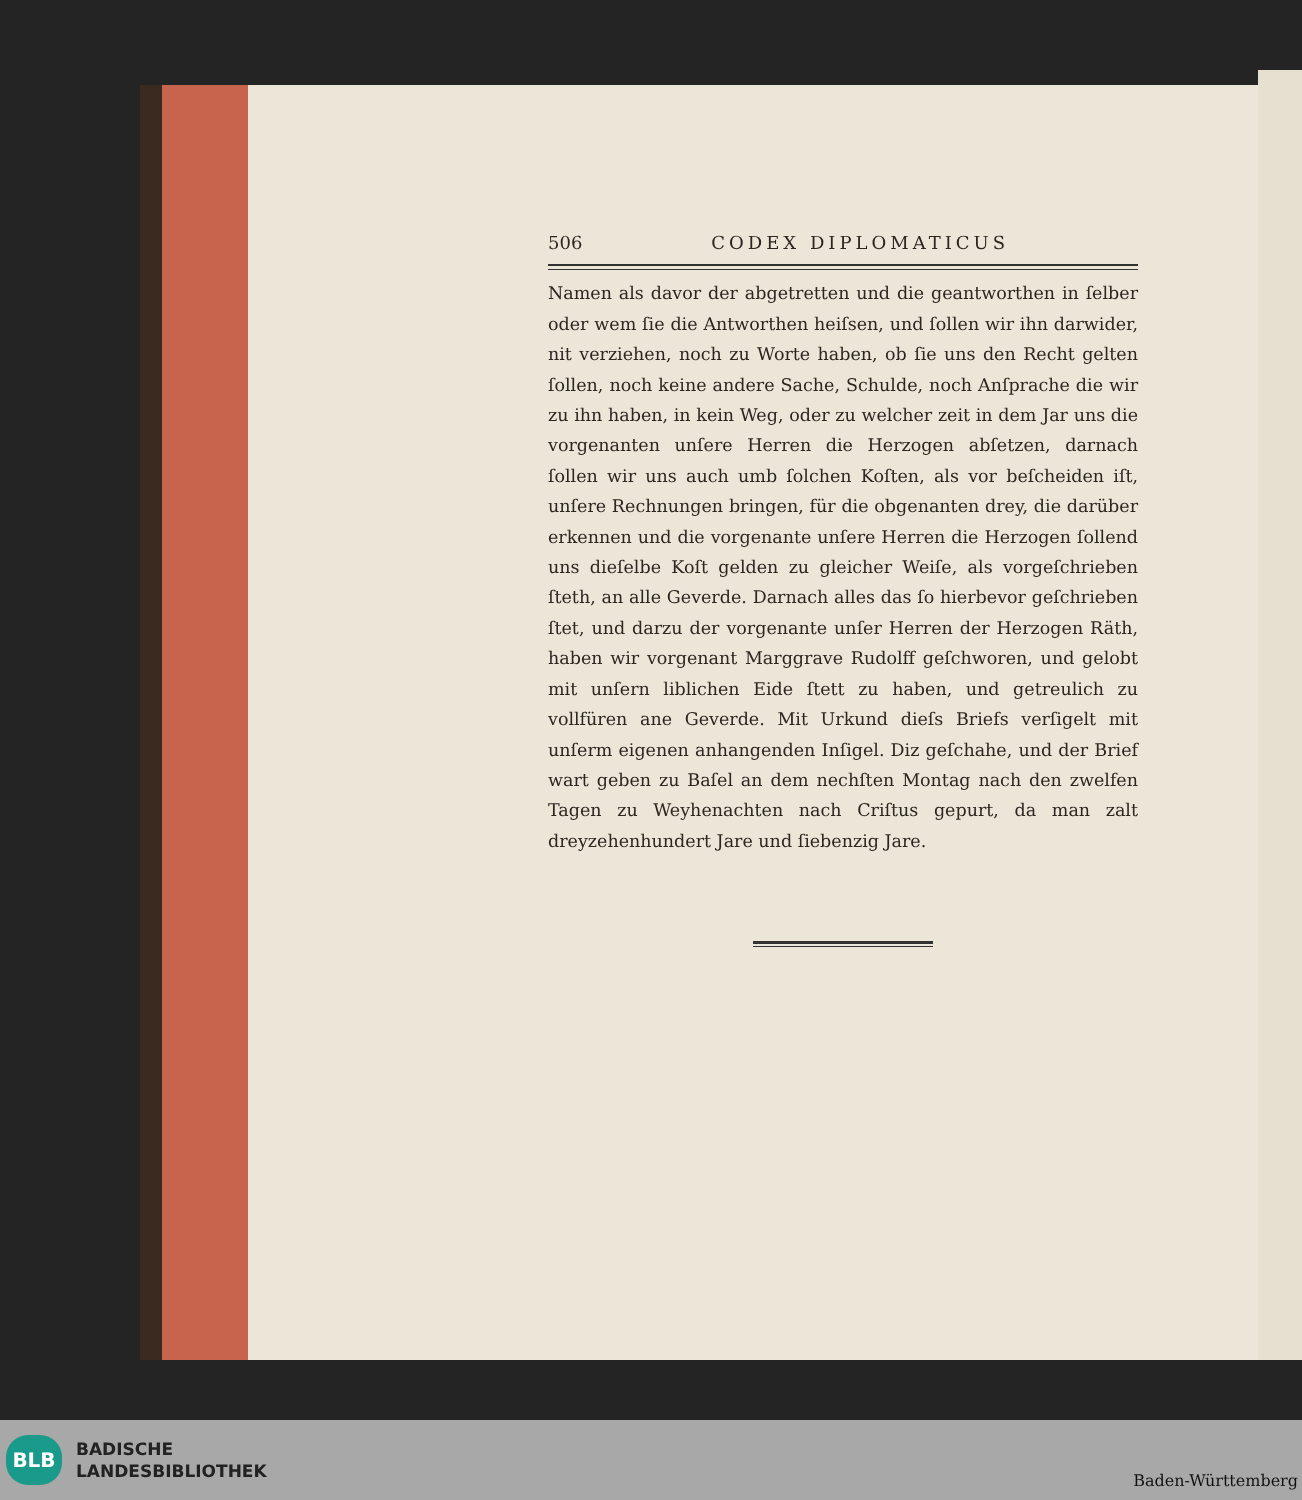506 CODEX DIPLOMATICUS
Namen als davor der abgetretten und die geantworthen in ſelber oder wem ſie die Antworthen heiſsen, und ſollen wir ihn darwider, nit verziehen, noch zu Worte haben, ob ſie uns den Recht gelten ſollen, noch keine andere Sache, Schulde, noch Anſprache die wir zu ihn haben, in kein Weg, oder zu welcher zeit in dem Jar uns die vorgenanten unſere Herren die Herzogen abſetzen, darnach ſollen wir uns auch umb ſolchen Koſten, als vor beſcheiden iſt, unſere Rechnungen bringen, für die obgenanten drey, die darüber erkennen und die vorgenante unſere Herren die Herzogen ſollend uns dieſelbe Koſt gelden zu gleicher Weiſe, als vorgeſchrieben ſteth, an alle Geverde. Darnach alles das ſo hierbevor geſchrieben ſtet, und darzu der vorgenante unſer Herren der Herzogen Räth, haben wir vorgenant Marggrave Rudolff geſchworen, und gelobt mit unſern liblichen Eide ſtett zu haben, und getreulich zu vollfüren ane Geverde. Mit Urkund dieſs Briefs verſigelt mit unſerm eigenen anhangenden Inſigel. Diz geſchahe, und der Brief wart geben zu Baſel an dem nechſten Montag nach den zwelfen Tagen zu Weyhenachten nach Criſtus gepurt, da man zalt dreyzehenhundert Jare und ſiebenzig Jare.
BLB
BADISCHE
LANDESBIBLIOTHEK
Baden-Württemberg